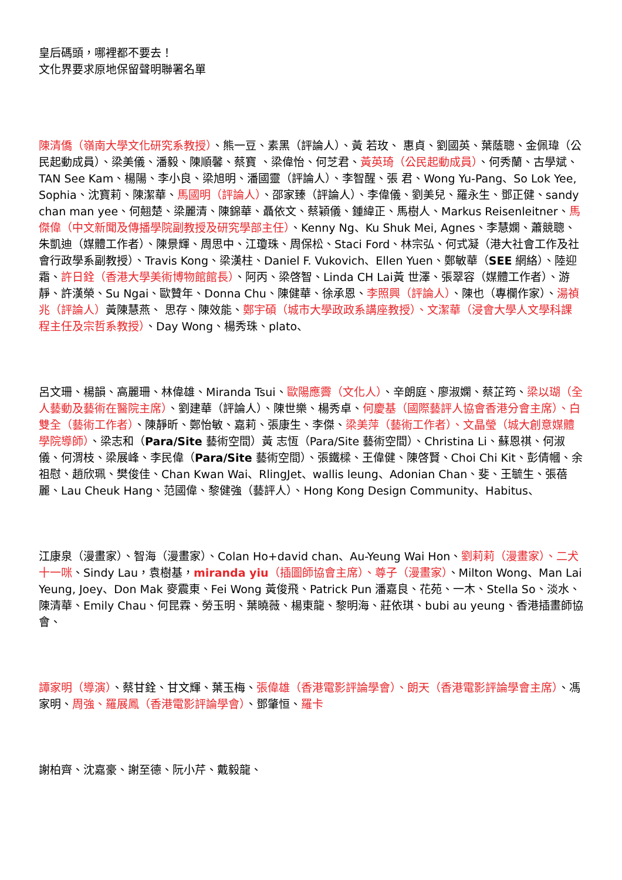皇后碼頭，哪裡都不要去！
文化界要求原地保留聲明聯署名單
陳清僑（嶺南大學文化研究系教授）、熊一豆、素黑（評論人）、黃 若玫、 惠貞、劉國英、葉蔭聰、金佩瑋（公民起動成員）、梁美儀、潘毅、陳順馨、蔡寶 、梁偉怡、何芝君、黃英琦（公民起動成員）、何秀蘭、古學斌、TAN See Kam、楊陽、李小良、梁旭明、潘國靈（評論人）、李智醒、張 君、Wong Yu-Pang、So Lok Yee, Sophia、沈寶莉、陳潔華、馬國明（評論人）、邵家臻（評論人）、李偉儀、劉美兒、羅永生、鄧正健、sandy chan man yee、何翹楚、梁麗清、陳錦華、聶依文、蔡穎儀、鍾緯正、馬樹人、Markus Reisenleitner、馬傑偉（中文新聞及傳播學院副教授及研究學部主任）、Kenny Ng、Ku Shuk Mei, Agnes、李慧嫻、蕭競聰、朱凱迪（媒體工作者）、陳景輝、周思中、江瓊珠、周保松、Staci Ford、林宗弘、何式凝（港大社會工作及社會行政學系副教授）、Travis Kong、梁漢柱、Daniel F. Vukovich、Ellen Yuen、鄭敏華（SEE 網絡）、陸迎霜、許日銓（香港大學美術博物館館長）、阿丙、梁啓智、Linda CH Lai黃 世澤、張翠容（媒體工作者）、游靜、許漢榮、Su Ngai、歐贊年、Donna Chu、陳健華、徐承恩、李照興（評論人）、陳也（專欄作家）、湯禎兆（評論人）黃陳慧燕、 思存、陳效能、鄭宇碩（城市大學政政系講座教授）、文潔華（浸會大學人文學科課程主任及宗哲系教授）、Day Wong、楊秀珠、plato、
呂文珊、楊韻、高麗珊、林偉雄、Miranda Tsui、歐陽應霽（文化人）、辛朗庭、廖淑嫻、蔡芷筠、梁以瑚（全人藝動及藝術在醫院主席）、劉建華（評論人）、陳世樂、楊秀卓、何慶基（國際藝評人協會香港分會主席）、白雙全（藝術工作者）、陳靜昕、鄭怡敏、嘉莉、張康生、李傑、梁美萍（藝術工作者）、文晶瑩（城大創意媒體學院導師）、梁志和（Para/Site 藝術空間）黃 志恆（Para/Site 藝術空間）、Christina Li、蘇恩祺、何淑儀、何渭枝、梁展峰、李民偉（Para/Site 藝術空間）、張鐵樑、王偉健、陳啓賢、Choi Chi Kit、彭倩幗、余祖慰、趙欣珮、樊俊佳、Chan Kwan Wai、RlingJet、wallis leung、Adonian Chan、斐、王毓生、張蓓麗、Lau Cheuk Hang、范國偉、黎健強（藝評人）、Hong Kong Design Community、Habitus、
江康泉（漫畫家）、智海（漫畫家）、Colan Ho+david chan、Au-Yeung Wai Hon、劉莉莉（漫畫家）、二犬十一咪、Sindy Lau，袁樹基，miranda yiu（插圖師協會主席）、尊子（漫畫家）、Milton Wong、Man Lai Yeung, Joey、Don Mak 麥震東、Fei Wong 黃俊飛、Patrick Pun 潘嘉良、花苑、一木、Stella So、淡水、陳清華、Emily Chau、何昆霖、勞玉明、葉曉薇、楊東龍、黎明海、莊依琪、bubi au yeung、香港插畫師協會、
譚家明（導演）、蔡甘銓、甘文輝、葉玉梅、張偉雄（香港電影評論學會）、朗天（香港電影評論學會主席）、馮家明、周強、羅展鳳（香港電影評論學會）、鄧肇恒、羅卡
謝柏齊、沈嘉豪、謝至德、阮小芹、戴毅龍、